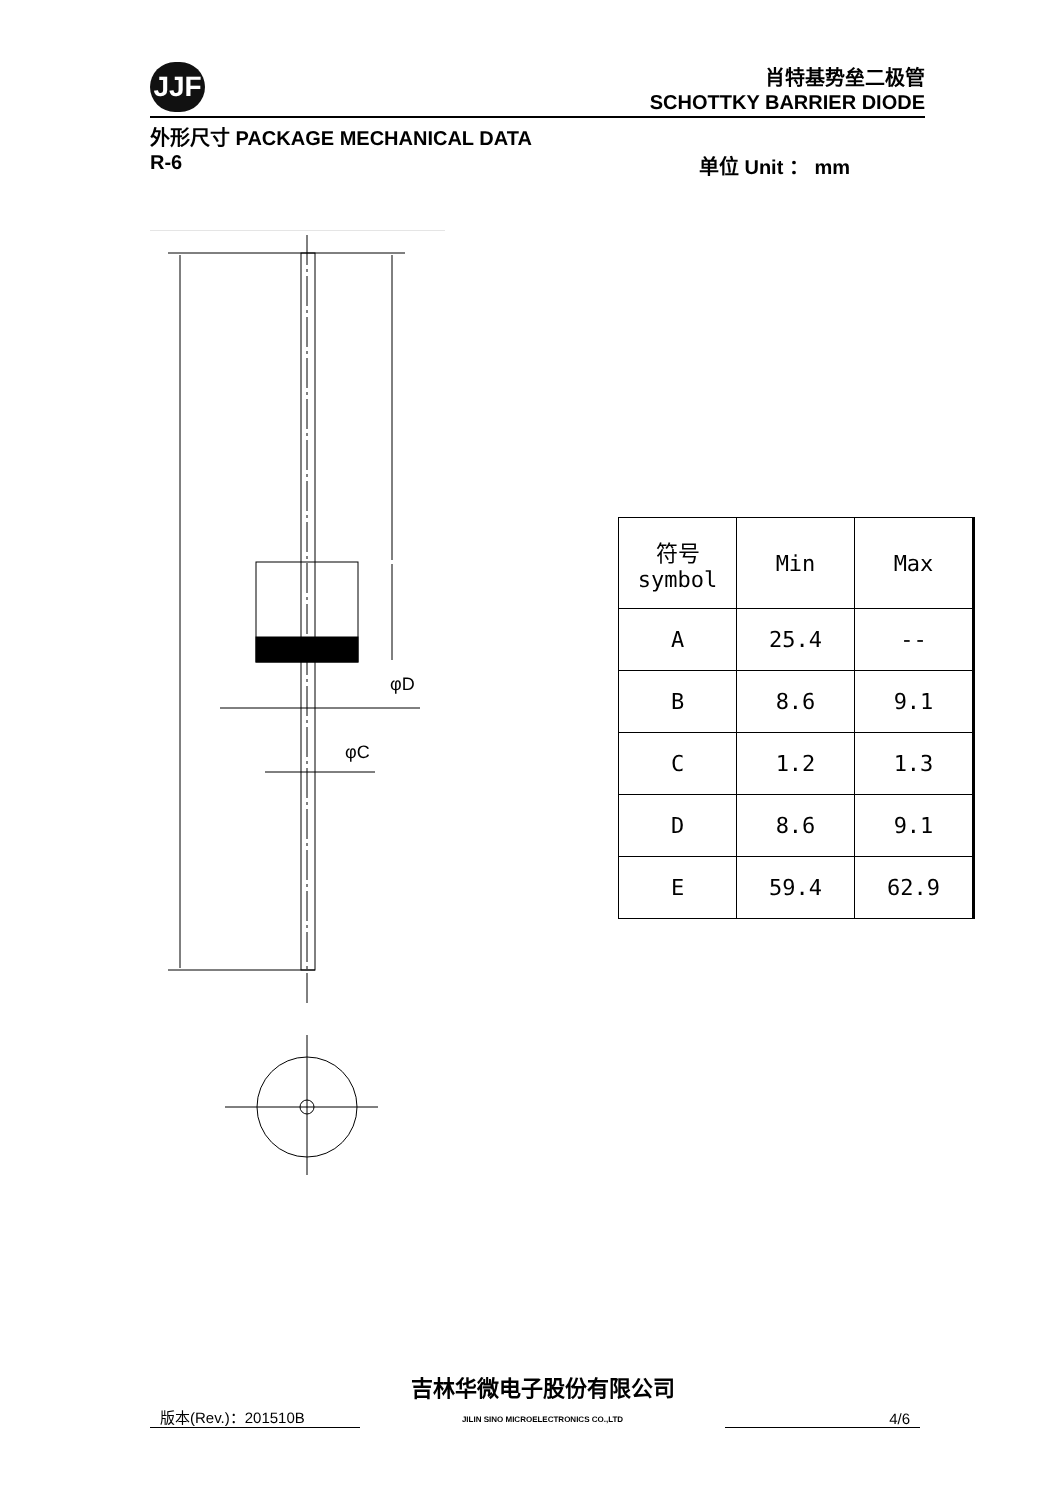JJF
肖特基势垒二极管
SCHOTTKY BARRIER DIODE
外形尺寸 PACKAGE MECHANICAL DATA
R-6 单位 Unit ： mm
φD
φC
| 符号 symbol | Min | Max |
| A | 25.4 | -- |
| B | 8.6 | 9.1 |
| C | 1.2 | 1.3 |
| D | 8.6 | 9.1 |
| E | 59.4 | 62.9 |
版本(Rev.)：201510B 吉林华微电子股份有限公司
JILIN SINO MICROELECTRONICS CO.,LTD 4/6